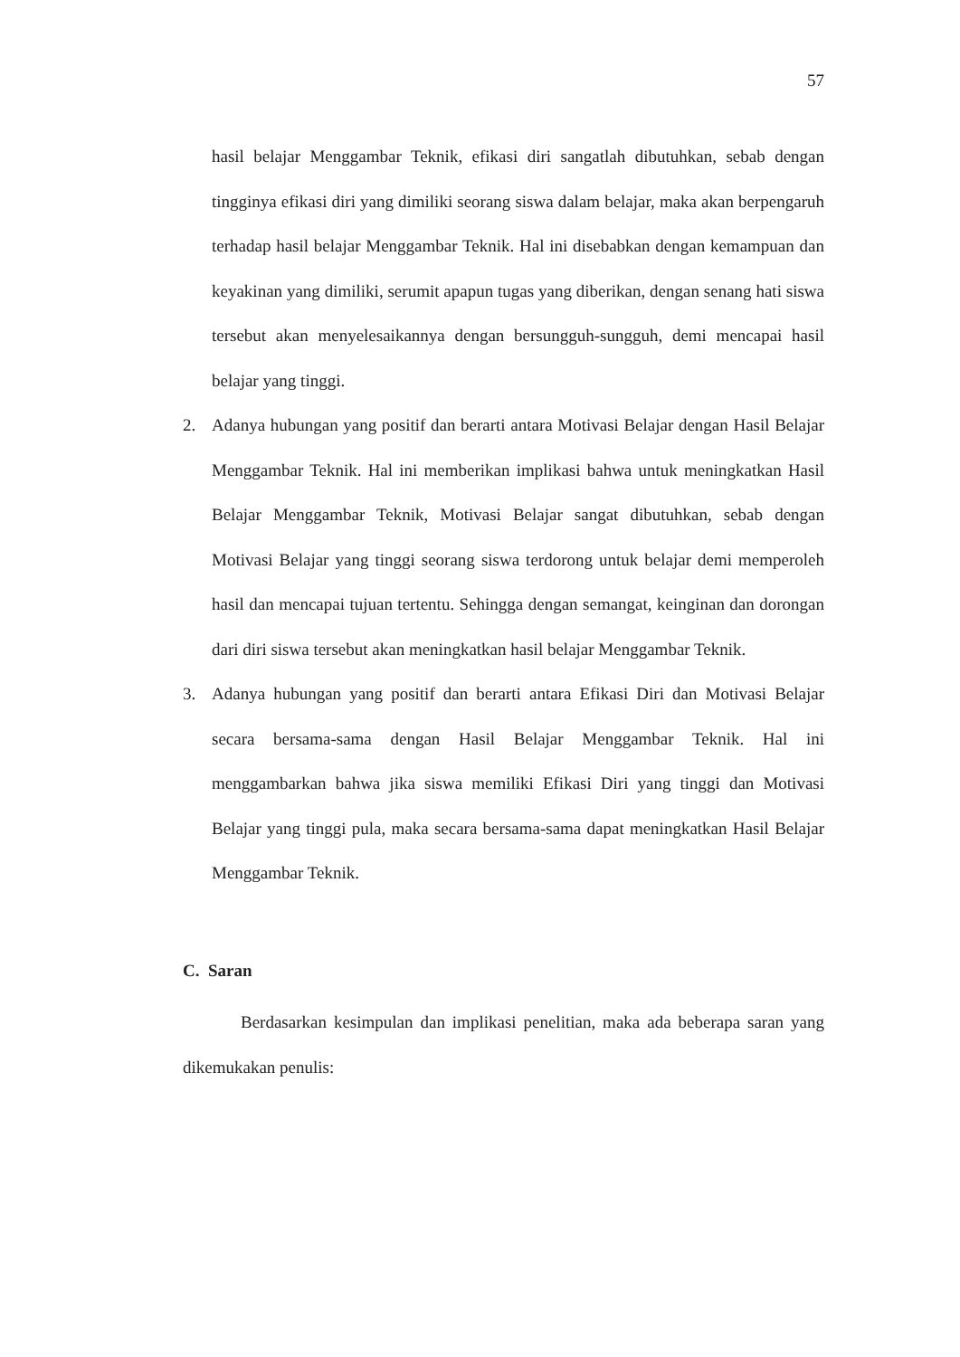57
hasil belajar Menggambar Teknik, efikasi diri sangatlah dibutuhkan, sebab dengan tingginya efikasi diri yang dimiliki seorang siswa dalam belajar, maka akan berpengaruh terhadap hasil belajar Menggambar Teknik. Hal ini disebabkan dengan kemampuan dan keyakinan yang dimiliki, serumit apapun tugas yang diberikan, dengan senang hati siswa tersebut akan menyelesaikannya dengan bersungguh-sungguh, demi mencapai hasil belajar yang tinggi.
2. Adanya hubungan yang positif dan berarti antara Motivasi Belajar dengan Hasil Belajar Menggambar Teknik. Hal ini memberikan implikasi bahwa untuk meningkatkan Hasil Belajar Menggambar Teknik, Motivasi Belajar sangat dibutuhkan, sebab dengan Motivasi Belajar yang tinggi seorang siswa terdorong untuk belajar demi memperoleh hasil dan mencapai tujuan tertentu. Sehingga dengan semangat, keinginan dan dorongan dari diri siswa tersebut akan meningkatkan hasil belajar Menggambar Teknik.
3. Adanya hubungan yang positif dan berarti antara Efikasi Diri dan Motivasi Belajar secara bersama-sama dengan Hasil Belajar Menggambar Teknik. Hal ini menggambarkan bahwa jika siswa memiliki Efikasi Diri yang tinggi dan Motivasi Belajar yang tinggi pula, maka secara bersama-sama dapat meningkatkan Hasil Belajar Menggambar Teknik.
C. Saran
Berdasarkan kesimpulan dan implikasi penelitian, maka ada beberapa saran yang dikemukakan penulis: